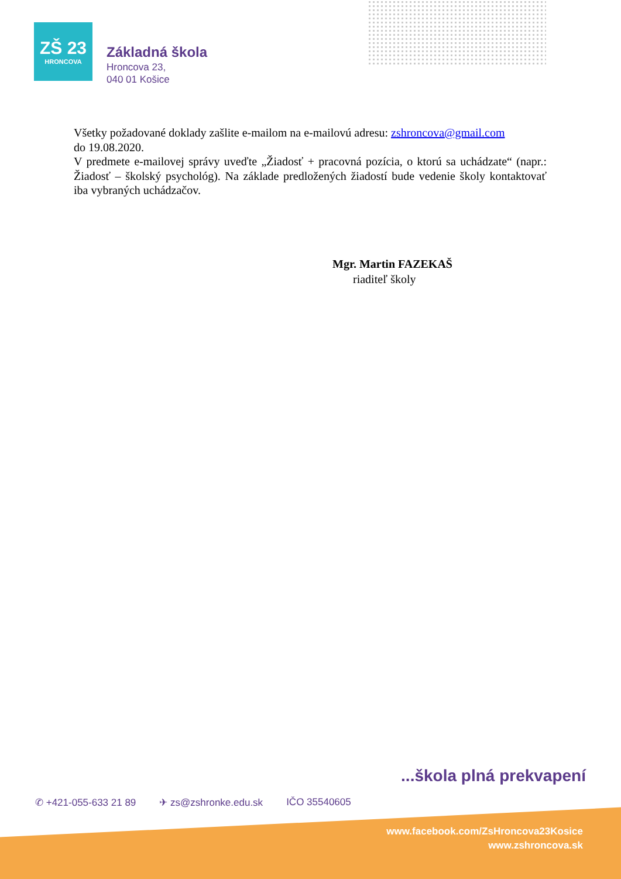ZŠ 23
HRONCOVA
Základná škola
Hroncova 23,
040 01 Košice
Všetky požadované doklady zašlite e-mailom na e-mailovú adresu: zshroncova@gmail.com
do 19.08.2020.
V predmete e-mailovej správy uveďte „Žiadosť + pracovná pozícia, o ktorú sa uchádzate“ (napr.: Žiadosť – školský psychológ). Na základe predložených žiadostí bude vedenie školy kontaktovať iba vybraných uchádzačov.
Mgr. Martin FAZEKAŠ
riaditeľ školy
...škola plná prekvapení
✆ +421-055-633 21 89 ✈ zs@zshronke.edu.sk IČO 35540605
www.facebook.com/ZsHroncova23Kosice
www.zshroncova.sk